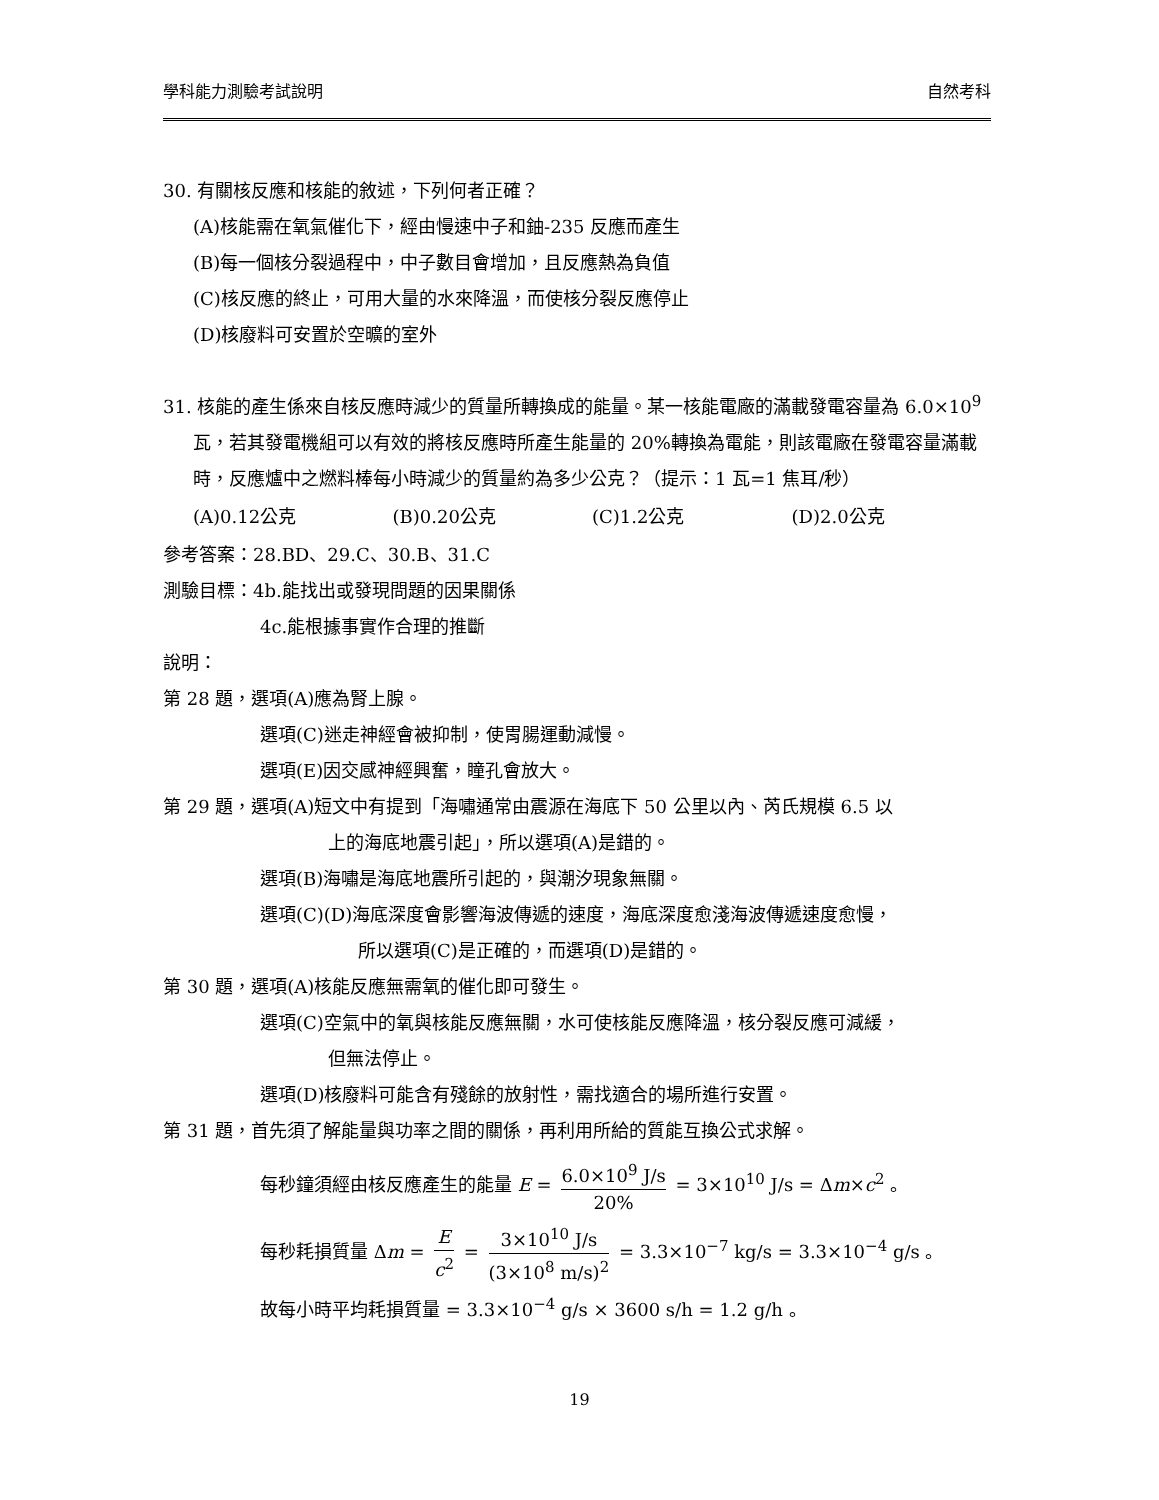學科能力測驗考試說明 自然考科
30. 有關核反應和核能的敘述，下列何者正確？
(A)核能需在氧氣催化下，經由慢速中子和鈾-235 反應而產生
(B)每一個核分裂過程中，中子數目會增加，且反應熱為負值
(C)核反應的終止，可用大量的水來降溫，而使核分裂反應停止
(D)核廢料可安置於空曠的室外
31. 核能的產生係來自核反應時減少的質量所轉換成的能量。某一核能電廠的滿載發電容量為 6.0×10<sup>9</sup> 瓦，若其發電機組可以有效的將核反應時所產生能量的 20%轉換為電能，則該電廠在發電容量滿載時，反應爐中之燃料棒每小時減少的質量約為多少公克？（提示：1 瓦=1 焦耳/秒）
(A)0.12公克 (B)0.20公克 (C)1.2公克 (D)2.0公克
參考答案：28.BD、29.C、30.B、31.C
測驗目標：4b.能找出或發現問題的因果關係
4c.能根據事實作合理的推斷
說明：
第 28 題，選項(A)應為腎上腺。
選項(C)迷走神經會被抑制，使胃腸運動減慢。
選項(E)因交感神經興奮，瞳孔會放大。
第 29 題，選項(A)短文中有提到「海嘯通常由震源在海底下 50 公里以內、芮氏規模 6.5 以
上的海底地震引起」，所以選項(A)是錯的。
選項(B)海嘯是海底地震所引起的，與潮汐現象無關。
選項(C)(D)海底深度會影響海波傳遞的速度，海底深度愈淺海波傳遞速度愈慢，
所以選項(C)是正確的，而選項(D)是錯的。
第 30 題，選項(A)核能反應無需氧的催化即可發生。
選項(C)空氣中的氧與核能反應無關，水可使核能反應降溫，核分裂反應可減緩，
但無法停止。
選項(D)核廢料可能含有殘餘的放射性，需找適合的場所進行安置。
第 31 題，首先須了解能量與功率之間的關係，再利用所給的質能互換公式求解。
每秒鐘須經由核反應產生的能量 E = 6.0×10<sup>9</sup> J/s 20% = 3×10<sup>10</sup> J/s = Δm×c<sup>2</sup> 。
每秒耗損質量 Δm = E c<sup>2</sup> = 3×10<sup>10</sup> J/s (3×10<sup>8</sup> m/s)<sup>2</sup> = 3.3×10<sup>−7</sup> kg/s = 3.3×10<sup>−4</sup> g/s 。
故每小時平均耗損質量 = 3.3×10<sup>−4</sup> g/s × 3600 s/h = 1.2 g/h 。
19